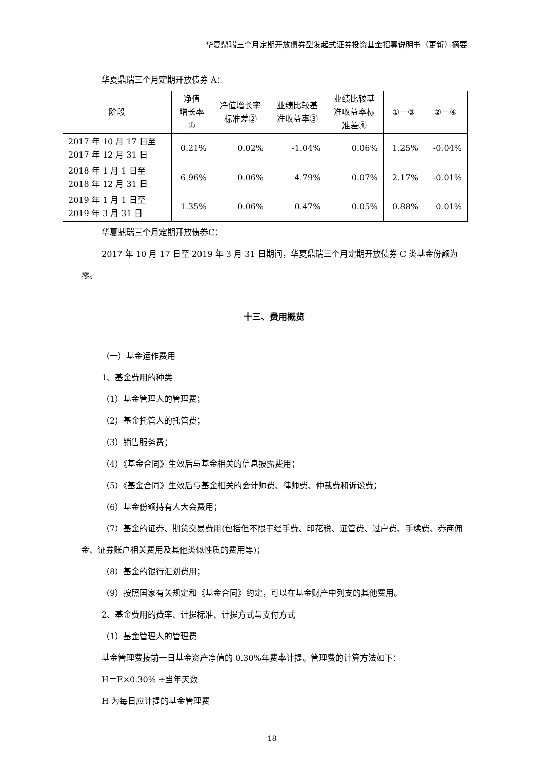华夏鼎瑞三个月定期开放债券型发起式证券投资基金招募说明书（更新）摘要
华夏鼎瑞三个月定期开放债券 A：
| 阶段 | 净值 增长率 ① | 净值增长率 标准差② | 业绩比较基 准收益率③ | 业绩比较基 准收益率标 准差④ | ①－③ | ②－④ |
| --- | --- | --- | --- | --- | --- | --- |
| 2017 年 10 月 17 日至 2017 年 12 月 31 日 | 0.21% | 0.02% | -1.04% | 0.06% | 1.25% | -0.04% |
| 2018 年 1 月 1 日至 2018 年 12 月 31 日 | 6.96% | 0.06% | 4.79% | 0.07% | 2.17% | -0.01% |
| 2019 年 1 月 1 日至 2019 年 3 月 31 日 | 1.35% | 0.06% | 0.47% | 0.05% | 0.88% | 0.01% |
华夏鼎瑞三个月定期开放债券C：
2017 年 10 月 17 日至 2019 年 3 月 31 日期间，华夏鼎瑞三个月定期开放债券 C 类基金份额为零。
十三、费用概览
（一）基金运作费用
1、基金费用的种类
（1）基金管理人的管理费；
（2）基金托管人的托管费；
（3）销售服务费；
（4）《基金合同》生效后与基金相关的信息披露费用；
（5）《基金合同》生效后与基金相关的会计师费、律师费、仲裁费和诉讼费；
（6）基金份额持有人大会费用；
（7）基金的证券、期货交易费用(包括但不限于经手费、印花税、证管费、过户费、手续费、券商佣金、证券账户相关费用及其他类似性质的费用等)；
（8）基金的银行汇划费用；
（9）按照国家有关规定和《基金合同》约定，可以在基金财产中列支的其他费用。
2、基金费用的费率、计提标准、计提方式与支付方式
（1）基金管理人的管理费
基金管理费按前一日基金资产净值的 0.30%年费率计提。管理费的计算方法如下：
H＝E×0.30% ÷当年天数
H 为每日应计提的基金管理费
18